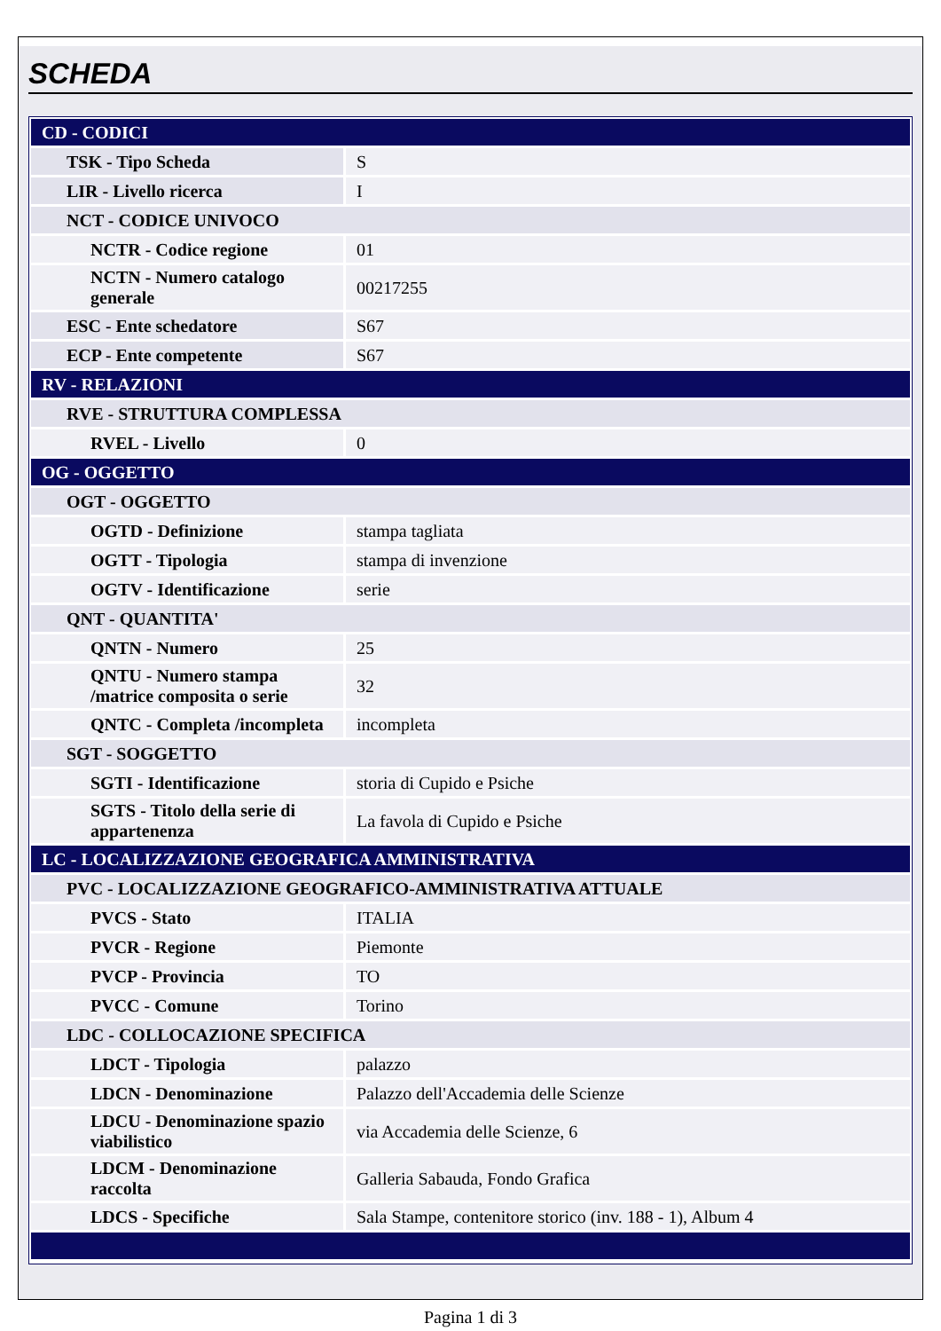SCHEDA
| CD - CODICI | |
| TSK - Tipo Scheda | S |
| LIR - Livello ricerca | I |
| NCT - CODICE UNIVOCO | |
| NCTR - Codice regione | 01 |
| NCTN - Numero catalogo generale | 00217255 |
| ESC - Ente schedatore | S67 |
| ECP - Ente competente | S67 |
| RV - RELAZIONI | |
| RVE - STRUTTURA COMPLESSA | |
| RVEL - Livello | 0 |
| OG - OGGETTO | |
| OGT - OGGETTO | |
| OGTD - Definizione | stampa tagliata |
| OGTT - Tipologia | stampa di invenzione |
| OGTV - Identificazione | serie |
| QNT - QUANTITA' | |
| QNTN - Numero | 25 |
| QNTU - Numero stampa /matrice composita o serie | 32 |
| QNTC - Completa /incompleta | incompleta |
| SGT - SOGGETTO | |
| SGTI - Identificazione | storia di Cupido e Psiche |
| SGTS - Titolo della serie di appartenenza | La favola di Cupido e Psiche |
| LC - LOCALIZZAZIONE GEOGRAFICA AMMINISTRATIVA | |
| PVC - LOCALIZZAZIONE GEOGRAFICO-AMMINISTRATIVA ATTUALE | |
| PVCS - Stato | ITALIA |
| PVCR - Regione | Piemonte |
| PVCP - Provincia | TO |
| PVCC - Comune | Torino |
| LDC - COLLOCAZIONE SPECIFICA | |
| LDCT - Tipologia | palazzo |
| LDCN - Denominazione | Palazzo dell'Accademia delle Scienze |
| LDCU - Denominazione spazio viabilistico | via Accademia delle Scienze, 6 |
| LDCM - Denominazione raccolta | Galleria Sabauda, Fondo Grafica |
| LDCS - Specifiche | Sala Stampe, contenitore storico (inv. 188 - 1), Album 4 |
Pagina 1 di 3